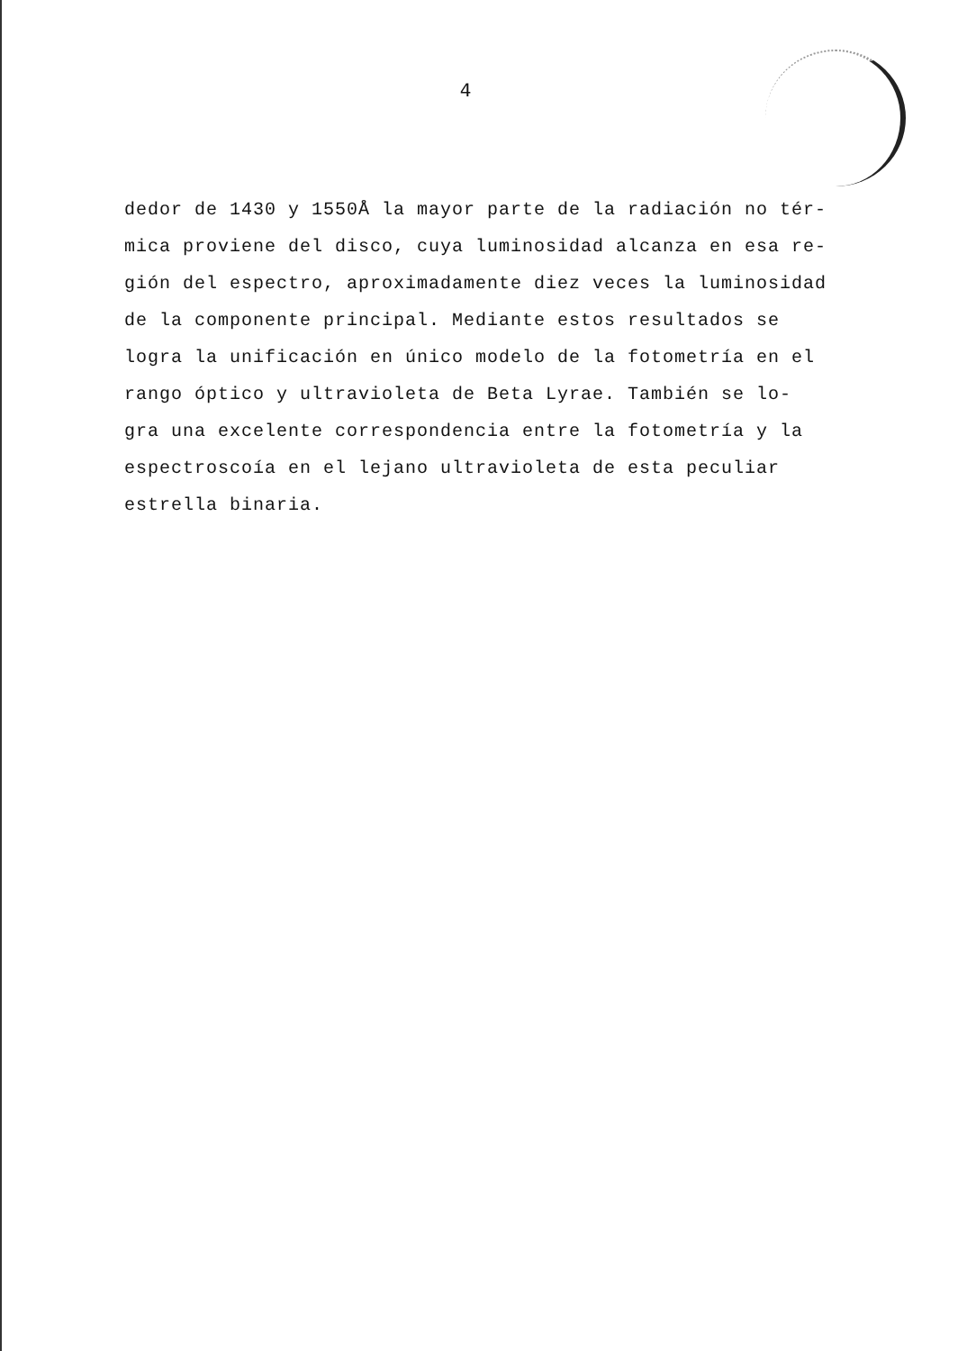4
dedor de 1430 y 1550Å la mayor parte de la radiación no tér-
mica proviene del disco, cuya luminosidad alcanza en esa re-
gión del espectro, aproximadamente diez veces la luminosidad
de la componente principal. Mediante estos resultados se
logra la unificación en único modelo de la fotometría en el
rango óptico y ultravioleta de Beta Lyrae. También se lo-
gra una excelente correspondencia entre la fotometría y la
espectroscoía en el lejano ultravioleta de esta peculiar
estrella binaria.